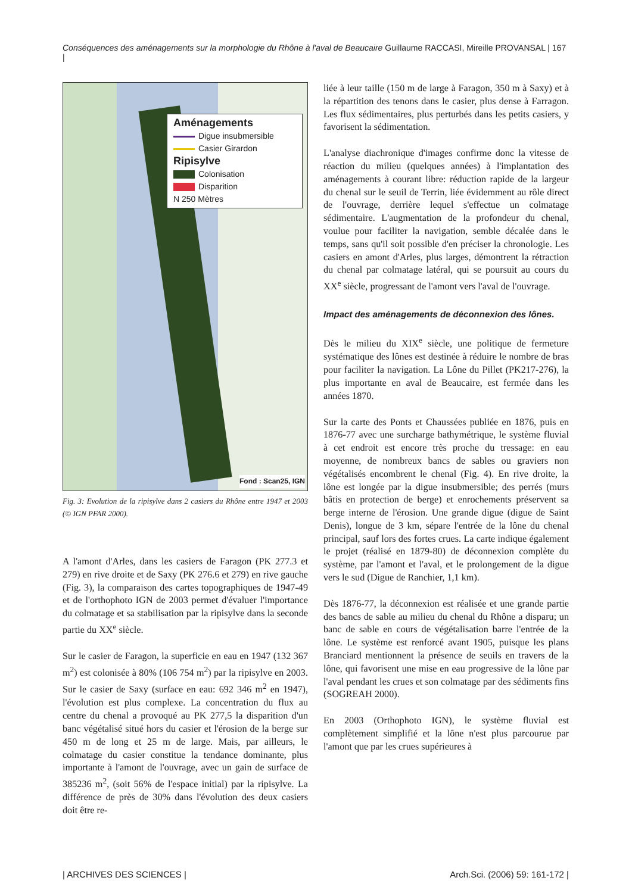Conséquences des aménagements sur la morphologie du Rhône à l'aval de Beaucaire Guillaume RACCASI, Mireille PROVANSAL | 167 |
Aménagements
Digue insubmersible
Casier Girardon
Ripisylve
Colonisation
Disparition
N 250 Mètres
Fond : Scan25, IGN
Fig. 3: Evolution de la ripisylve dans 2 casiers du Rhône entre 1947 et 2003 (© IGN PFAR 2000).
A l'amont d'Arles, dans les casiers de Faragon (PK 277.3 et 279) en rive droite et de Saxy (PK 276.6 et 279) en rive gauche (Fig. 3), la comparaison des cartes topographiques de 1947-49 et de l'orthophoto IGN de 2003 permet d'évaluer l'importance du colmatage et sa stabilisation par la ripisylve dans la seconde partie du XX<sup>e</sup> siècle.
Sur le casier de Faragon, la superficie en eau en 1947 (132 367 m<sup>2</sup>) est colonisée à 80% (106 754 m<sup>2</sup>) par la ripisylve en 2003. Sur le casier de Saxy (surface en eau: 692 346 m<sup>2</sup> en 1947), l'évolution est plus complexe. La concentration du flux au centre du chenal a provoqué au PK 277,5 la disparition d'un banc végétalisé situé hors du casier et l'érosion de la berge sur 450 m de long et 25 m de large. Mais, par ailleurs, le colmatage du casier constitue la tendance dominante, plus importante à l'amont de l'ouvrage, avec un gain de surface de 385236 m<sup>2</sup>, (soit 56% de l'espace initial) par la ripisylve. La différence de près de 30% dans l'évolution des deux casiers doit être re-
liée à leur taille (150 m de large à Faragon, 350 m à Saxy) et à la répartition des tenons dans le casier, plus dense à Farragon. Les flux sédimentaires, plus perturbés dans les petits casiers, y favorisent la sédimentation.
L'analyse diachronique d'images confirme donc la vitesse de réaction du milieu (quelques années) à l'implantation des aménagements à courant libre: réduction rapide de la largeur du chenal sur le seuil de Terrin, liée évidemment au rôle direct de l'ouvrage, derrière lequel s'effectue un colmatage sédimentaire. L'augmentation de la profondeur du chenal, voulue pour faciliter la navigation, semble décalée dans le temps, sans qu'il soit possible d'en préciser la chronologie. Les casiers en amont d'Arles, plus larges, démontrent la rétraction du chenal par colmatage latéral, qui se poursuit au cours du XX<sup>e</sup> siècle, progressant de l'amont vers l'aval de l'ouvrage.
Impact des aménagements de déconnexion des lônes.
Dès le milieu du XIX<sup>e</sup> siècle, une politique de fermeture systématique des lônes est destinée à réduire le nombre de bras pour faciliter la navigation. La Lône du Pillet (PK217-276), la plus importante en aval de Beaucaire, est fermée dans les années 1870.
Sur la carte des Ponts et Chaussées publiée en 1876, puis en 1876-77 avec une surcharge bathymétrique, le système fluvial à cet endroit est encore très proche du tressage: en eau moyenne, de nombreux bancs de sables ou graviers non végétalisés encombrent le chenal (Fig. 4). En rive droite, la lône est longée par la digue insubmersible; des perrés (murs bâtis en protection de berge) et enrochements préservent sa berge interne de l'érosion. Une grande digue (digue de Saint Denis), longue de 3 km, sépare l'entrée de la lône du chenal principal, sauf lors des fortes crues. La carte indique également le projet (réalisé en 1879-80) de déconnexion complète du système, par l'amont et l'aval, et le prolongement de la digue vers le sud (Digue de Ranchier, 1,1 km).
Dès 1876-77, la déconnexion est réalisée et une grande partie des bancs de sable au milieu du chenal du Rhône a disparu; un banc de sable en cours de végétalisation barre l'entrée de la lône. Le système est renforcé avant 1905, puisque les plans Branciard mentionnent la présence de seuils en travers de la lône, qui favorisent une mise en eau progressive de la lône par l'aval pendant les crues et son colmatage par des sédiments fins (SOGREAH 2000).
En 2003 (Orthophoto IGN), le système fluvial est complètement simplifié et la lône n'est plus parcourue par l'amont que par les crues supérieures à
| ARCHIVES DES SCIENCES | Arch.Sci. (2006) 59: 161-172 |